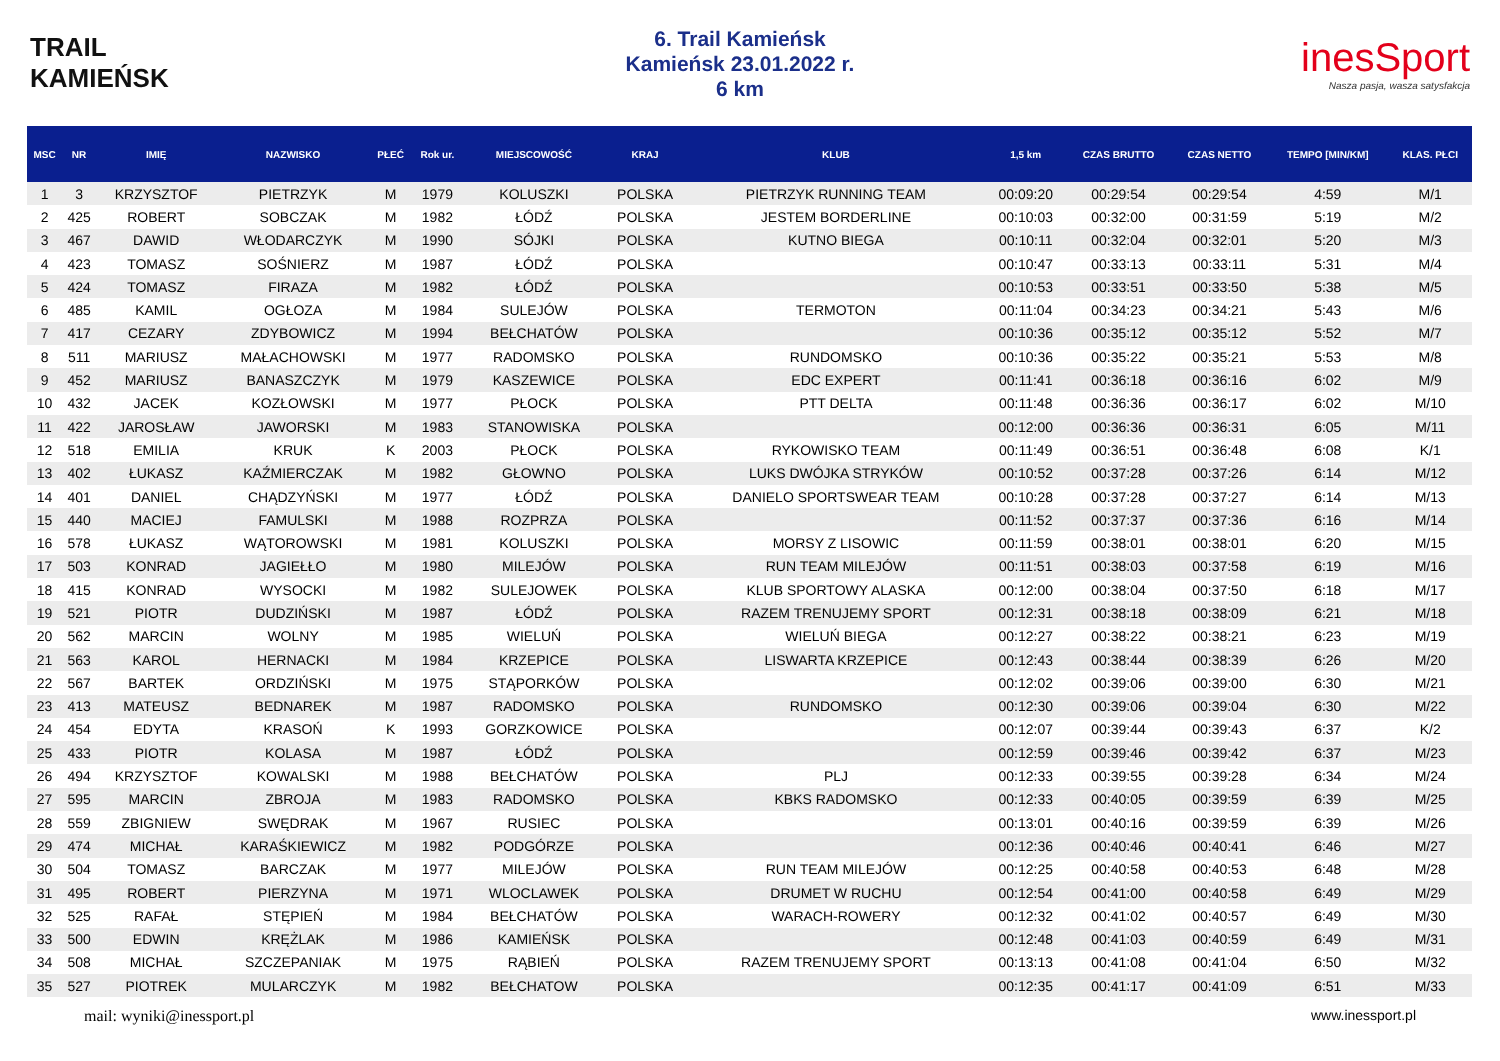TRAIL
KAMIEŃSK
6. Trail Kamieńsk
Kamieńsk 23.01.2022 r.
6 km
inesSport
Nasza pasja, wasza satysfakcja
| MSC | NR | IMIĘ | NAZWISKO | PŁEĆ | Rok ur. | MIEJSCOWOŚĆ | KRAJ | KLUB | 1,5 km | CZAS BRUTTO | CZAS NETTO | TEMPO [MIN/KM] | KLAS. PŁCI |
| --- | --- | --- | --- | --- | --- | --- | --- | --- | --- | --- | --- | --- | --- |
| 1 | 3 | KRZYSZTOF | PIETRZYK | M | 1979 | KOLUSZKI | POLSKA | PIETRZYK RUNNING TEAM | 00:09:20 | 00:29:54 | 00:29:54 | 4:59 | M/1 |
| 2 | 425 | ROBERT | SOBCZAK | M | 1982 | ŁÓDŹ | POLSKA | JESTEM BORDERLINE | 00:10:03 | 00:32:00 | 00:31:59 | 5:19 | M/2 |
| 3 | 467 | DAWID | WŁODARCZYK | M | 1990 | SÓJKI | POLSKA | KUTNO BIEGA | 00:10:11 | 00:32:04 | 00:32:01 | 5:20 | M/3 |
| 4 | 423 | TOMASZ | SOŚNIERZ | M | 1987 | ŁÓDŹ | POLSKA | | 00:10:47 | 00:33:13 | 00:33:11 | 5:31 | M/4 |
| 5 | 424 | TOMASZ | FIRAZA | M | 1982 | ŁÓDŹ | POLSKA | | 00:10:53 | 00:33:51 | 00:33:50 | 5:38 | M/5 |
| 6 | 485 | KAMIL | OGŁOZA | M | 1984 | SULEJÓW | POLSKA | TERMOTON | 00:11:04 | 00:34:23 | 00:34:21 | 5:43 | M/6 |
| 7 | 417 | CEZARY | ZDYBOWICZ | M | 1994 | BEŁCHATÓW | POLSKA | | 00:10:36 | 00:35:12 | 00:35:12 | 5:52 | M/7 |
| 8 | 511 | MARIUSZ | MAŁACHOWSKI | M | 1977 | RADOMSKO | POLSKA | RUNDOMSKO | 00:10:36 | 00:35:22 | 00:35:21 | 5:53 | M/8 |
| 9 | 452 | MARIUSZ | BANASZCZYK | M | 1979 | KASZEWICE | POLSKA | EDC EXPERT | 00:11:41 | 00:36:18 | 00:36:16 | 6:02 | M/9 |
| 10 | 432 | JACEK | KOZŁOWSKI | M | 1977 | PŁOCK | POLSKA | PTT DELTA | 00:11:48 | 00:36:36 | 00:36:17 | 6:02 | M/10 |
| 11 | 422 | JAROSŁAW | JAWORSKI | M | 1983 | STANOWISKA | POLSKA | | 00:12:00 | 00:36:36 | 00:36:31 | 6:05 | M/11 |
| 12 | 518 | EMILIA | KRUK | K | 2003 | PŁOCK | POLSKA | RYKOWISKO TEAM | 00:11:49 | 00:36:51 | 00:36:48 | 6:08 | K/1 |
| 13 | 402 | ŁUKASZ | KAŹMIERCZAK | M | 1982 | GŁOWNO | POLSKA | LUKS DWÓJKA STRYKÓW | 00:10:52 | 00:37:28 | 00:37:26 | 6:14 | M/12 |
| 14 | 401 | DANIEL | CHĄDZYŃSKI | M | 1977 | ŁÓDŹ | POLSKA | DANIELO SPORTSWEAR TEAM | 00:10:28 | 00:37:28 | 00:37:27 | 6:14 | M/13 |
| 15 | 440 | MACIEJ | FAMULSKI | M | 1988 | ROZPRZA | POLSKA | | 00:11:52 | 00:37:37 | 00:37:36 | 6:16 | M/14 |
| 16 | 578 | ŁUKASZ | WĄTOROWSKI | M | 1981 | KOLUSZKI | POLSKA | MORSY Z LISOWIC | 00:11:59 | 00:38:01 | 00:38:01 | 6:20 | M/15 |
| 17 | 503 | KONRAD | JAGIEŁŁO | M | 1980 | MILEJÓW | POLSKA | RUN TEAM MILEJÓW | 00:11:51 | 00:38:03 | 00:37:58 | 6:19 | M/16 |
| 18 | 415 | KONRAD | WYSOCKI | M | 1982 | SULEJOWEK | POLSKA | KLUB SPORTOWY ALASKA | 00:12:00 | 00:38:04 | 00:37:50 | 6:18 | M/17 |
| 19 | 521 | PIOTR | DUDZIŃSKI | M | 1987 | ŁÓDŹ | POLSKA | RAZEM TRENUJEMY SPORT | 00:12:31 | 00:38:18 | 00:38:09 | 6:21 | M/18 |
| 20 | 562 | MARCIN | WOLNY | M | 1985 | WIELUŃ | POLSKA | WIELUŃ BIEGA | 00:12:27 | 00:38:22 | 00:38:21 | 6:23 | M/19 |
| 21 | 563 | KAROL | HERNACKI | M | 1984 | KRZEPICE | POLSKA | LISWARTA KRZEPICE | 00:12:43 | 00:38:44 | 00:38:39 | 6:26 | M/20 |
| 22 | 567 | BARTEK | ORDZIŃSKI | M | 1975 | STĄPORKÓW | POLSKA | | 00:12:02 | 00:39:06 | 00:39:00 | 6:30 | M/21 |
| 23 | 413 | MATEUSZ | BEDNAREK | M | 1987 | RADOMSKO | POLSKA | RUNDOMSKO | 00:12:30 | 00:39:06 | 00:39:04 | 6:30 | M/22 |
| 24 | 454 | EDYTA | KRASOŃ | K | 1993 | GORZKOWICE | POLSKA | | 00:12:07 | 00:39:44 | 00:39:43 | 6:37 | K/2 |
| 25 | 433 | PIOTR | KOLASA | M | 1987 | ŁÓDŹ | POLSKA | | 00:12:59 | 00:39:46 | 00:39:42 | 6:37 | M/23 |
| 26 | 494 | KRZYSZTOF | KOWALSKI | M | 1988 | BEŁCHATÓW | POLSKA | PLJ | 00:12:33 | 00:39:55 | 00:39:28 | 6:34 | M/24 |
| 27 | 595 | MARCIN | ZBROJA | M | 1983 | RADOMSKO | POLSKA | KBKS RADOMSKO | 00:12:33 | 00:40:05 | 00:39:59 | 6:39 | M/25 |
| 28 | 559 | ZBIGNIEW | SWĘDRAK | M | 1967 | RUSIEC | POLSKA | | 00:13:01 | 00:40:16 | 00:39:59 | 6:39 | M/26 |
| 29 | 474 | MICHAŁ | KARAŚKIEWICZ | M | 1982 | PODGÓRZE | POLSKA | | 00:12:36 | 00:40:46 | 00:40:41 | 6:46 | M/27 |
| 30 | 504 | TOMASZ | BARCZAK | M | 1977 | MILEJÓW | POLSKA | RUN TEAM MILEJÓW | 00:12:25 | 00:40:58 | 00:40:53 | 6:48 | M/28 |
| 31 | 495 | ROBERT | PIERZYNA | M | 1971 | WLOCLAWEK | POLSKA | DRUMET W RUCHU | 00:12:54 | 00:41:00 | 00:40:58 | 6:49 | M/29 |
| 32 | 525 | RAFAŁ | STĘPIEŃ | M | 1984 | BEŁCHATÓW | POLSKA | WARACH-ROWERY | 00:12:32 | 00:41:02 | 00:40:57 | 6:49 | M/30 |
| 33 | 500 | EDWIN | KRĘŻLAK | M | 1986 | KAMIEŃSK | POLSKA | | 00:12:48 | 00:41:03 | 00:40:59 | 6:49 | M/31 |
| 34 | 508 | MICHAŁ | SZCZEPANIAK | M | 1975 | RĄBIEŃ | POLSKA | RAZEM TRENUJEMY SPORT | 00:13:13 | 00:41:08 | 00:41:04 | 6:50 | M/32 |
| 35 | 527 | PIOTREK | MULARCZYK | M | 1982 | BEŁCHATOW | POLSKA | | 00:12:35 | 00:41:17 | 00:41:09 | 6:51 | M/33 |
mail: wyniki@inessport.pl www.inessport.pl